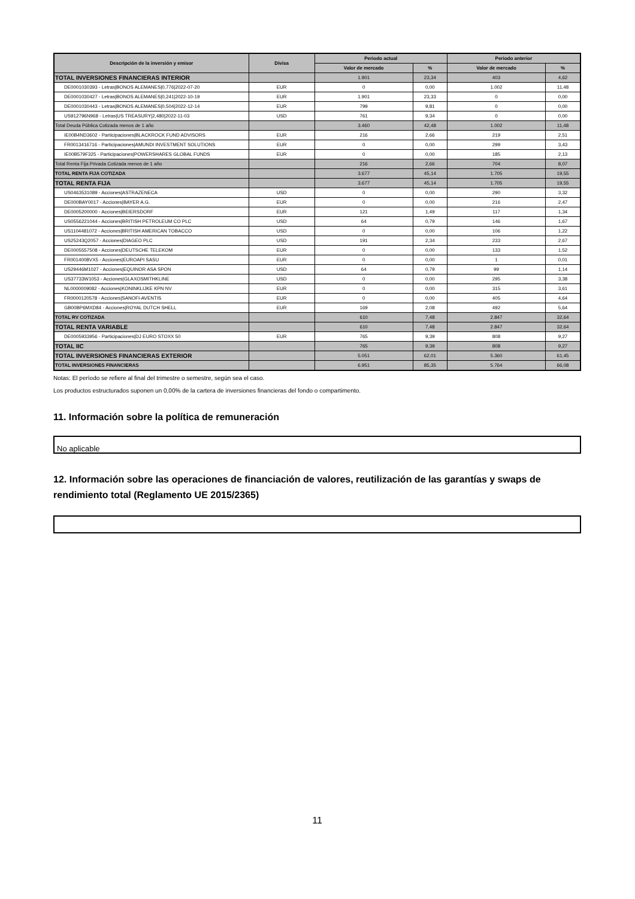| Descripción de la inversión y emisor | Divisa | Periodo actual | | Periodo anterior | |
| --- | --- | --- | --- | --- | --- |
| | | Valor de mercado | % | Valor de mercado | % |
| TOTAL INVERSIONES FINANCIERAS INTERIOR | | 1.901 | 23,34 | 403 | 4,62 |
| DE0001030393 - Letras/BONOS ALEMANES/0,776/2022-07-20 | EUR | 0 | 0,00 | 1.002 | 11,48 |
| DE0001030427 - Letras/BONOS ALEMANES/0,241/2022-10-19 | EUR | 1.901 | 23,33 | 0 | 0,00 |
| DE0001030443 - Letras/BONOS ALEMANES/0,504/2022-12-14 | EUR | 799 | 9,81 | 0 | 0,00 |
| US912796N968 - Letras/US TREASURY/2,480/2022-11-03 | USD | 761 | 9,34 | 0 | 0,00 |
| Total Deuda Pública Cotizada menos de 1 año | | 3.460 | 42,48 | 1.002 | 11,48 |
| IE00B4ND3602 - Participaciones/BLACKROCK FUND ADVISORS | EUR | 216 | 2,66 | 219 | 2,51 |
| FR0013416716 - Participaciones/AMUNDI INVESTMENT SOLUTIONS | EUR | 0 | 0,00 | 299 | 3,43 |
| IE00B579F325 - Participaciones/POWERSHARES GLOBAL FUNDS | EUR | 0 | 0,00 | 185 | 2,13 |
| Total Renta Fija Privada Cotizada menos de 1 año | | 216 | 2,66 | 704 | 8,07 |
| TOTAL RENTA FIJA COTIZADA | | 3.677 | 45,14 | 1.705 | 19,55 |
| TOTAL RENTA FIJA | | 3.677 | 45,14 | 1.705 | 19,55 |
| US0463531089 - Acciones/ASTRAZENECA | USD | 0 | 0,00 | 290 | 3,32 |
| DE000BAY0017 - Acciones/BAYER A.G. | EUR | 0 | 0,00 | 216 | 2,47 |
| DE0005200000 - Acciones/BEIERSDORF | EUR | 121 | 1,49 | 117 | 1,34 |
| US0556221044 - Acciones/BRITISH PETROLEUM CO PLC | USD | 64 | 0,79 | 146 | 1,67 |
| US1104481072 - Acciones/BRITISH AMERICAN TOBACCO | USD | 0 | 0,00 | 106 | 1,22 |
| US25243Q2057 - Acciones/DIAGEO PLC | USD | 191 | 2,34 | 233 | 2,67 |
| DE0005557508 - Acciones/DEUTSCHE TELEKOM | EUR | 0 | 0,00 | 133 | 1,52 |
| FR0014008VX5 - Acciones/EUROAPI SASU | EUR | 0 | 0,00 | 1 | 0,01 |
| US29446M1027 - Acciones/EQUINOR ASA SPON | USD | 64 | 0,79 | 99 | 1,14 |
| US37733W1053 - Acciones/GLAXOSMITHKLINE | USD | 0 | 0,00 | 295 | 3,38 |
| NL0000009082 - Acciones/KONINKLIJKE KPN NV | EUR | 0 | 0,00 | 315 | 3,61 |
| FR0000120578 - Acciones/SANOFI-AVENTIS | EUR | 0 | 0,00 | 405 | 4,64 |
| GB00BP6MXD84 - Acciones/ROYAL DUTCH SHELL | EUR | 169 | 2,08 | 492 | 5,64 |
| TOTAL RV COTIZADA | | 610 | 7,48 | 2.847 | 32,64 |
| TOTAL RENTA VARIABLE | | 610 | 7,48 | 2.847 | 32,64 |
| DE0005933956 - Participaciones/DJ EURO STOXX 50 | EUR | 765 | 9,39 | 808 | 9,27 |
| TOTAL IIC | | 765 | 9,39 | 808 | 9,27 |
| TOTAL INVERSIONES FINANCIERAS EXTERIOR | | 5.051 | 62,01 | 5.360 | 61,45 |
| TOTAL INVERSIONES FINANCIERAS | | 6.951 | 85,35 | 5.764 | 66,08 |
Notas: El período se refiere al final del trimestre o semestre, según sea el caso.
Los productos estructurados suponen un 0,00% de la cartera de inversiones financieras del fondo o compartimento.
11. Información sobre la política de remuneración
No aplicable
12. Información sobre las operaciones de financiación de valores, reutilización de las garantías y swaps de rendimiento total (Reglamento UE 2015/2365)
11